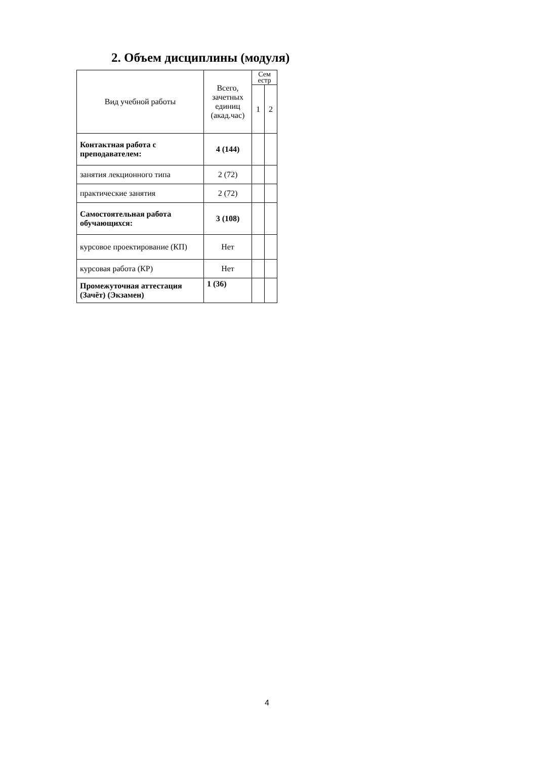2. Объем дисциплины (модуля)
| Вид учебной работы | Всего, зачетных единиц (акад.час) | Сем естр | |
| --- | --- | --- | --- |
| | | 1 | 2 |
| Контактная работа с преподавателем: | 4 (144) | | |
| занятия лекционного типа | 2 (72) | | |
| практические занятия | 2 (72) | | |
| Самостоятельная работа обучающихся: | 3 (108) | | |
| курсовое проектирование (КП) | Нет | | |
| курсовая работа (КР) | Нет | | |
| Промежуточная аттестация (Зачёт) (Экзамен) | 1 (36) | | |
4